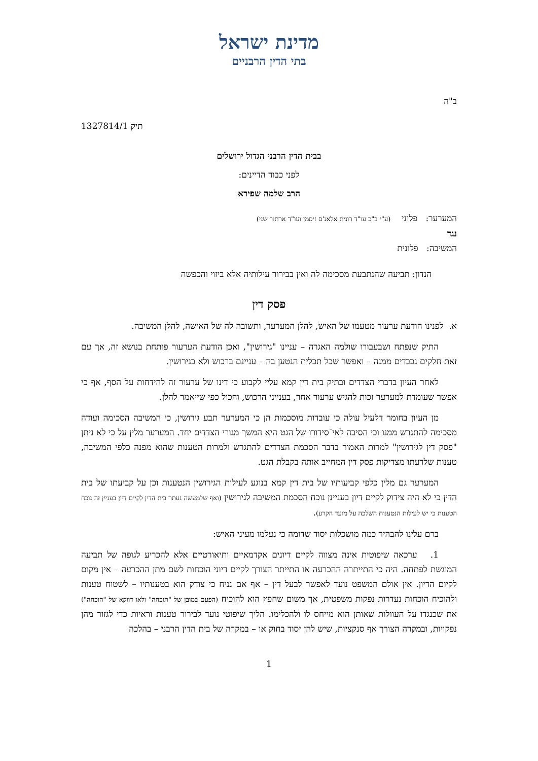מדינת ישראל
בתי הדין הרבניים
ב"ה
תיק 1327814/1
בבית הדין הרבני הגדול ירושלים
לפני כבוד הדיינים:
הרב שלמה שפירא
המערער: פלוני (ע"י ב"כ עו"ד רונית אלאג'ם זיסמן ועו"ד ארתור שני)
נגד
המשיבה: פלונית
הנדון: תביעה שהנתבעת מסכימה לה ואין בבירור עילותיה אלא ביזוי והכפשה
פסק דין
א. לפנינו הודעת ערעור מטעמו של האיש, להלן המערער, ותשובה לה של האישה, להלן המשיבה.
התיק שנפתח ושבעבורו שולמה האגרה – עניינו "גירושין", ואכן הודעת הערעור פותחת בנושא זה, אך עם זאת חלקים נכבדים ממנה – ואפשר שכל תכלית הנטען בה – עניינם ברכוש ולא בגירושין.
לאחר העיון בדברי הצדדים ובתיק בית דין קמא עליי לקבוע כי דינו של ערעור זה להידחות על הסף, אף כי אפשר שעומדת למערער זכות להגיש ערעור אחר, בענייני הרכוש, והכול כפי שייאמר להלן.
מן העיון בחומר דלעיל עולה כי עובדות מוסכמות הן כי המערער תבע גירושין, כי המשיבה הסכימה ועודה מסכימה להתגרש ממנו וכי הסיבה לאי־סידורו של הגט היא המשך מגורי הצדדים יחד. המערער מלין על כי לא ניתן "פסק דין לגירושין" למרות האמור בדבר הסכמת הצדדים להתגרש ולמרות הטענות שהוא מפנה כלפי המשיבה, טענות שלדעתו מצדיקות פסק דין המחייב אותה בקבלת הגט.
המערער גם מלין כלפי קביעותיו של בית דין קמא בנוגע לעילות הגירושין הנטענות וכן על קביעתו של בית הדין כי לא היה צידוק לקיים דיון בעניינן נוכח הסכמת המשיבה לגירושין (ואף שלמעשה נעתר בית הדין לקיים דיון בעניין זה נוכח הטענות כי יש לעילות הנטענות השלכה על מועד הקרע).
ברם עלינו להבהיר כמה מושכלות יסוד שדומה כי נעלמו מעיני האיש:
1. ערכאה שיפוטית אינה מצווה לקיים דיונים אקדמאיים ותיאורטיים אלא להכריע לגופה של תביעה המוגשת לפתחה. היה כי התייתרה ההכרעה או התייתר הצורך לקיים דיוני הוכחות לשם מתן ההכרעה – אין מקום לקיום הדיון. אין אולם המשפט נועד לאפשר לבעל דין – אף אם נניח כי צודק הוא בטענותיו – לשטוח טענות ולהוכיח הוכחות נעדרות נפקות משפטית, אך משום שחפץ הוא להוכיח (הפעם במובן של "תוכחה" ולאו דווקא של "הוכחה") את שכנגדו על העוולות שאותן הוא מייחס לו ולהכלימו. הליך שיפוטי נועד לבירור טענות וראיות כדי לגזור מהן נפקויות, ובמקרה הצורך אף סנקציות, שיש להן יסוד בחוק או – במקרה של בית הדין הרבני – בהלכה
1